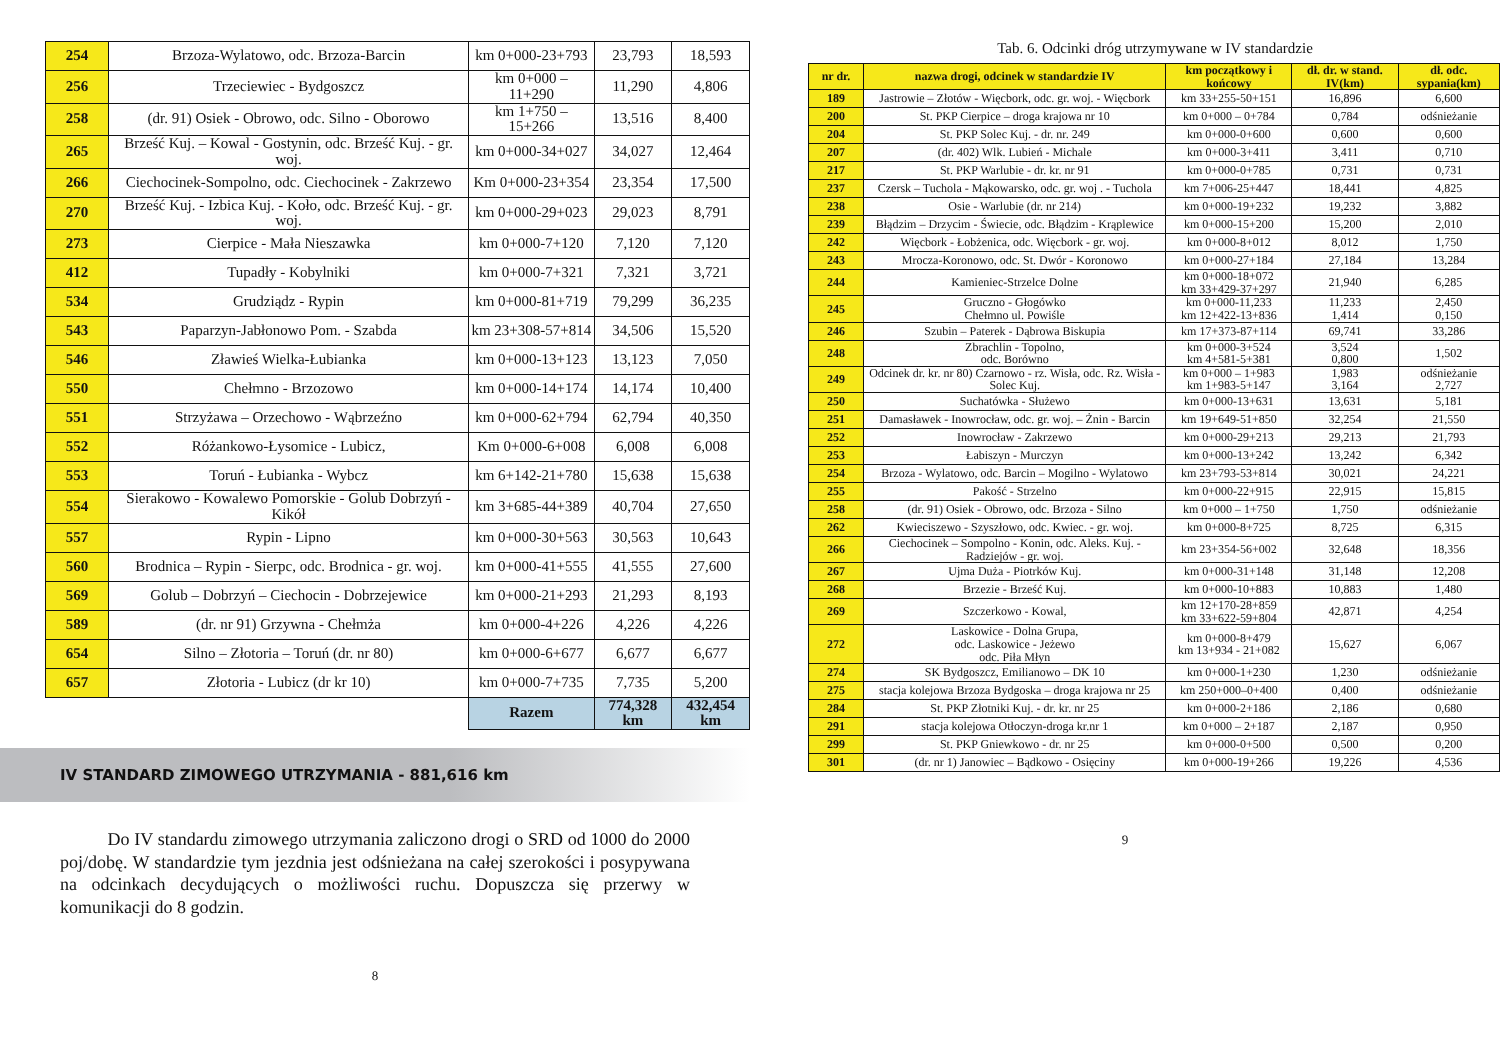| 254 | Brzoza-Wylatowo, odc. Brzoza-Barcin | km 0+000-23+793 | 23,793 | 18,593 |
| 256 | Trzeciewiec - Bydgoszcz | km 0+000 – 11+290 | 11,290 | 4,806 |
| 258 | (dr. 91) Osiek - Obrowo, odc. Silno - Oborowo | km 1+750 – 15+266 | 13,516 | 8,400 |
| 265 | Brześć Kuj. – Kowal - Gostynin, odc. Brześć Kuj. - gr. woj. | km 0+000-34+027 | 34,027 | 12,464 |
| 266 | Ciechocinek-Sompolno, odc. Ciechocinek - Zakrzewo | Km 0+000-23+354 | 23,354 | 17,500 |
| 270 | Brześć Kuj. - Izbica Kuj. - Koło, odc. Brześć Kuj. - gr. woj. | km 0+000-29+023 | 29,023 | 8,791 |
| 273 | Cierpice - Mała Nieszawka | km 0+000-7+120 | 7,120 | 7,120 |
| 412 | Tupadły - Kobylniki | km 0+000-7+321 | 7,321 | 3,721 |
| 534 | Grudziądz - Rypin | km 0+000-81+719 | 79,299 | 36,235 |
| 543 | Paparzyn-Jabłonowo Pom. - Szabda | km 23+308-57+814 | 34,506 | 15,520 |
| 546 | Zławieś Wielka-Łubianka | km 0+000-13+123 | 13,123 | 7,050 |
| 550 | Chełmno - Brzozowo | km 0+000-14+174 | 14,174 | 10,400 |
| 551 | Strzyżawa – Orzechowo - Wąbrzeźno | km 0+000-62+794 | 62,794 | 40,350 |
| 552 | Różankowo-Łysomice - Lubicz, | Km 0+000-6+008 | 6,008 | 6,008 |
| 553 | Toruń - Łubianka - Wybcz | km 6+142-21+780 | 15,638 | 15,638 |
| 554 | Sierakowo - Kowalewo Pomorskie - Golub Dobrzyń - Kikół | km 3+685-44+389 | 40,704 | 27,650 |
| 557 | Rypin - Lipno | km 0+000-30+563 | 30,563 | 10,643 |
| 560 | Brodnica – Rypin - Sierpc, odc. Brodnica - gr. woj. | km 0+000-41+555 | 41,555 | 27,600 |
| 569 | Golub – Dobrzyń – Ciechocin - Dobrzejewice | km 0+000-21+293 | 21,293 | 8,193 |
| 589 | (dr. nr 91) Grzywna - Chełmża | km 0+000-4+226 | 4,226 | 4,226 |
| 654 | Silno – Złotoria – Toruń (dr. nr 80) | km 0+000-6+677 | 6,677 | 6,677 |
| 657 | Złotoria - Lubicz (dr kr 10) | km 0+000-7+735 | 7,735 | 5,200 |
| | | Razem | 774,328 km | 432,454 km |
IV STANDARD ZIMOWEGO UTRZYMANIA - 881,616 km
Do IV standardu zimowego utrzymania zaliczono drogi o SRD od 1000 do 2000 poj/dobę. W standardzie tym jezdnia jest odśnieżana na całej szerokości i posypywana na odcinkach decydujących o możliwości ruchu. Dopuszcza się przerwy w komunikacji do 8 godzin.
8
Tab. 6. Odcinki dróg utrzymywane w IV standardzie
| nr dr. | nazwa drogi, odcinek w standardzie IV | km początkowy i końcowy | dł. dr. w stand. IV(km) | dł. odc. sypania(km) |
| --- | --- | --- | --- | --- |
| 189 | Jastrowie – Złotów - Więcbork, odc. gr. woj. - Więcbork | km 33+255-50+151 | 16,896 | 6,600 |
| 200 | St. PKP Cierpice – droga krajowa nr 10 | km 0+000 – 0+784 | 0,784 | odśnieżanie |
| 204 | St. PKP Solec Kuj. - dr. nr. 249 | km 0+000-0+600 | 0,600 | 0,600 |
| 207 | (dr. 402) Wlk. Lubień - Michale | km 0+000-3+411 | 3,411 | 0,710 |
| 217 | St. PKP Warlubie - dr. kr. nr 91 | km 0+000-0+785 | 0,731 | 0,731 |
| 237 | Czersk – Tuchola - Mąkowarsko, odc. gr. woj . - Tuchola | km 7+006-25+447 | 18,441 | 4,825 |
| 238 | Osie - Warlubie (dr. nr 214) | km 0+000-19+232 | 19,232 | 3,882 |
| 239 | Błądzim – Drzycim - Świecie, odc. Błądzim - Krąplewice | km 0+000-15+200 | 15,200 | 2,010 |
| 242 | Więcbork - Łobżenica, odc. Więcbork - gr. woj. | km 0+000-8+012 | 8,012 | 1,750 |
| 243 | Mrocza-Koronowo, odc. St. Dwór - Koronowo | km 0+000-27+184 | 27,184 | 13,284 |
| 244 | Kamieniec-Strzelce Dolne | km 0+000-18+072 km 33+429-37+297 | 21,940 | 6,285 |
| 245 | Gruczno - Głogówko Chełmno ul. Powiśle | km 0+000-11,233 km 12+422-13+836 | 11,233 1,414 | 2,450 0,150 |
| 246 | Szubin – Paterek - Dąbrowa Biskupia | km 17+373-87+114 | 69,741 | 33,286 |
| 248 | Zbrachlin - Topolno, odc. Borówno | km 0+000-3+524 km 4+581-5+381 | 3,524 0,800 | 1,502 |
| 249 | Odcinek dr. kr. nr 80) Czarnowo - rz. Wisła, odc. Rz. Wisła - Solec Kuj. | km 0+000 – 1+983 km 1+983-5+147 | 1,983 3,164 | odśnieżanie 2,727 |
| 250 | Suchatówka - Służewo | km 0+000-13+631 | 13,631 | 5,181 |
| 251 | Damasławek - Inowrocław, odc. gr. woj. – Żnin - Barcin | km 19+649-51+850 | 32,254 | 21,550 |
| 252 | Inowrocław - Zakrzewo | km 0+000-29+213 | 29,213 | 21,793 |
| 253 | Łabiszyn - Murczyn | km 0+000-13+242 | 13,242 | 6,342 |
| 254 | Brzoza - Wylatowo, odc. Barcin – Mogilno - Wylatowo | km 23+793-53+814 | 30,021 | 24,221 |
| 255 | Pakość - Strzelno | km 0+000-22+915 | 22,915 | 15,815 |
| 258 | (dr. 91) Osiek - Obrowo, odc. Brzoza - Silno | km 0+000 – 1+750 | 1,750 | odśnieżanie |
| 262 | Kwieciszewo - Szyszłowo, odc. Kwiec. - gr. woj. | km 0+000-8+725 | 8,725 | 6,315 |
| 266 | Ciechocinek – Sompolno - Konin, odc. Aleks. Kuj. - Radziejów - gr. woj. | km 23+354-56+002 | 32,648 | 18,356 |
| 267 | Ujma Duża - Piotrków Kuj. | km 0+000-31+148 | 31,148 | 12,208 |
| 268 | Brzezie - Brześć Kuj. | km 0+000-10+883 | 10,883 | 1,480 |
| 269 | Szczerkowo - Kowal, | km 12+170-28+859 km 33+622-59+804 | 42,871 | 4,254 |
| 272 | Laskowice - Dolna Grupa, odc. Laskowice - Jeżewo odc. Piła Młyn | km 0+000-8+479 km 13+934 - 21+082 | 15,627 | 6,067 |
| 274 | SK Bydgoszcz, Emilianowo – DK 10 | km 0+000-1+230 | 1,230 | odśnieżanie |
| 275 | stacja kolejowa Brzoza Bydgoska – droga krajowa nr 25 | km 250+000–0+400 | 0,400 | odśnieżanie |
| 284 | St. PKP Złotniki Kuj. - dr. kr. nr 25 | km 0+000-2+186 | 2,186 | 0,680 |
| 291 | stacja kolejowa Otłoczyn-droga kr.nr 1 | km 0+000 – 2+187 | 2,187 | 0,950 |
| 299 | St. PKP Gniewkowo - dr. nr 25 | km 0+000-0+500 | 0,500 | 0,200 |
| 301 | (dr. nr 1) Janowiec – Bądkowo - Osięciny | km 0+000-19+266 | 19,226 | 4,536 |
9